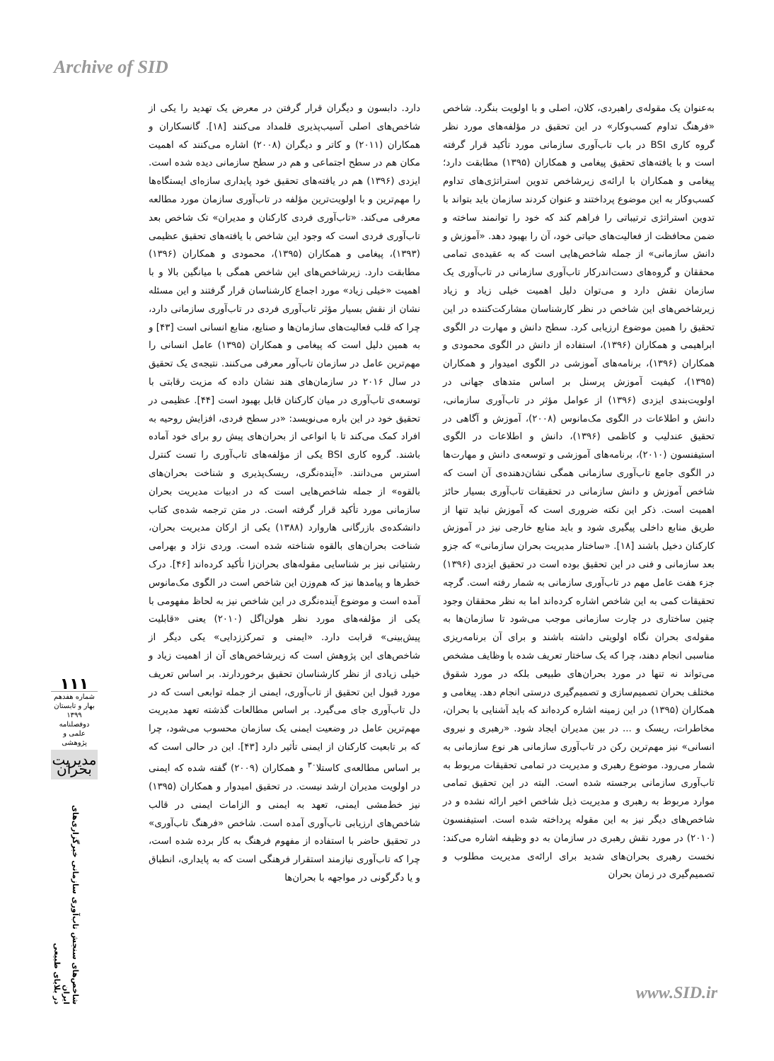Archive of SID
دارد. دابسون و دیگران قرار گرفتن در معرض یک تهدید را یکی از شاخص‌های اصلی آسیب‌پذیری قلمداد می‌کنند [۱۸]. گانسکاران و همکاران (۲۰۱۱) و کاتر و دیگران (۲۰۰۸) اشاره می‌کنند که اهمیت مکان هم در سطح اجتماعی و هم در سطح سازمانی دیده شده است. ایزدی (۱۳۹۶) هم در یافته‌های تحقیق خود پایداری سازه‌ای ایستگاه‌ها را مهم‌ترین و با اولویت‌ترین مؤلفه در تاب‌آوری سازمان مورد مطالعه معرفی می‌کند. «تاب‌آوری فردی کارکنان و مدیران» تک شاخص بعد تاب‌آوری فردی است که وجود این شاخص با یافته‌های تحقیق عظیمی (۱۳۹۳)، پیغامی و همکاران (۱۳۹۵)، محمودی و همکاران (۱۳۹۶) مطابقت دارد. زیرشاخص‌های این شاخص همگی با میانگین بالا و با اهمیت «خیلی زیاد» مورد اجماع کارشناسان قرار گرفتند و این مسئله نشان از نقش بسیار مؤثر تاب‌آوری فردی در تاب‌آوری سازمانی دارد، چرا که قلب فعالیت‌های سازمان‌ها و صنایع، منابع انسانی است [۴۳] و به همین دلیل است که پیغامی و همکاران (۱۳۹۵) عامل انسانی را مهم‌ترین عامل در سازمان تاب‌آور معرفی می‌کنند. نتیجه‌ی یک تحقیق در سال ۲۰۱۶ در سازمان‌های هند نشان داده که مزیت رقابتی با توسعه‌ی تاب‌آوری در میان کارکنان قابل بهبود است [۴۴]. عظیمی در تحقیق خود در این باره می‌نویسد: «در سطح فردی، افزایش روحیه به افراد کمک می‌کند تا با انواعی از بحران‌های پیش رو برای خود آماده باشند. گروه کاری BSI یکی از مؤلفه‌های تاب‌آوری را تست کنترل استرس می‌دانند. «آینده‌نگری، ریسک‌پذیری و شناخت بحران‌های بالقوه» از جمله شاخص‌هایی است که در ادبیات مدیریت بحران سازمانی مورد تأکید قرار گرفته است. در متن ترجمه شده‌ی کتاب دانشکده‌ی بازرگانی هاروارد (۱۳۸۸) یکی از ارکان مدیریت بحران، شناخت بحران‌های بالقوه شناخته شده است. وردی نژاد و بهرامی رشتیانی نیز بر شناسایی مقوله‌های بحران‌زا تأکید کرده‌اند [۴۶]. درک خطرها و پیامدها نیز که هم‌وزن این شاخص است در الگوی مک‌مانوس آمده است و موضوع آینده‌نگری در این شاخص نیز به لحاظ مفهومی با یکی از مؤلفه‌های مورد نظر هولن‌اگل (۲۰۱۰) یعنی «قابلیت پیش‌بینی» قرابت دارد. «ایمنی و تمرکززدایی» یکی دیگر از شاخص‌های این پژوهش است که زیرشاخص‌های آن از اهمیت زیاد و خیلی زیادی از نظر کارشناسان تحقیق برخوردارند. بر اساس تعریف مورد قبول این تحقیق از تاب‌آوری، ایمنی از جمله توابعی است که در دل تاب‌آوری جای می‌گیرد. بر اساس مطالعات گذشته تعهد مدیریت مهم‌ترین عامل در وضعیت ایمنی یک سازمان محسوب می‌شود، چرا که بر تابعیت کارکنان از ایمنی تأثیر دارد [۴۳]. این در حالی است که بر اساس مطالعه‌ی کاستلا<sup>۳۰</sup> و همکاران (۲۰۰۹) گفته شده که ایمنی در اولویت مدیران ارشد نیست. در تحقیق امیدوار و همکاران (۱۳۹۵) نیز خط‌مشی ایمنی، تعهد به ایمنی و الزامات ایمنی در قالب شاخص‌های ارزیابی تاب‌آوری آمده است. شاخص «فرهنگ تاب‌آوری» در تحقیق حاضر با استفاده از مفهوم فرهنگ به کار برده شده است، چرا که تاب‌آوری نیازمند استقرار فرهنگی است که به پایداری، انطباق و یا دگرگونی در مواجهه با بحران‌ها
به‌عنوان یک مقوله‌ی راهبردی، کلان، اصلی و با اولویت بنگرد. شاخص «فرهنگ تداوم کسب‌وکار» در این تحقیق در مؤلفه‌های مورد نظر گروه کاری BSI در باب تاب‌آوری سازمانی مورد تأکید قرار گرفته است و با یافته‌های تحقیق پیغامی و همکاران (۱۳۹۵) مطابقت دارد؛ پیغامی و همکاران با ارائه‌ی زیرشاخص تدوین استراتژی‌های تداوم کسب‌وکار به این موضوع پرداختند و عنوان کردند سازمان باید بتواند با تدوین استراتژی ترتیباتی را فراهم کند که خود را توانمند ساخته و ضمن محافظت از فعالیت‌های حیاتی خود، آن را بهبود دهد. «آموزش و دانش سازمانی» از جمله شاخص‌هایی است که به عقیده‌ی تمامی محققان و گروه‌های دست‌اندرکار تاب‌آوری سازمانی در تاب‌آوری یک سازمان نقش دارد و می‌توان دلیل اهمیت خیلی زیاد و زیاد زیرشاخص‌های این شاخص در نظر کارشناسان مشارکت‌کننده در این تحقیق را همین موضوع ارزیابی کرد. سطح دانش و مهارت در الگوی ابراهیمی و همکاران (۱۳۹۶)، استفاده از دانش در الگوی محمودی و همکاران (۱۳۹۶)، برنامه‌های آموزشی در الگوی امیدوار و همکاران (۱۳۹۵)، کیفیت آموزش پرسنل بر اساس متدهای جهانی در اولویت‌بندی ایزدی (۱۳۹۶) از عوامل مؤثر در تاب‌آوری سازمانی، دانش و اطلاعات در الگوی مک‌مانوس (۲۰۰۸)، آموزش و آگاهی در تحقیق عندلیب و کاظمی (۱۳۹۶)، دانش و اطلاعات در الگوی استیفنسون (۲۰۱۰)، برنامه‌های آموزشی و توسعه‌ی دانش و مهارت‌ها در الگوی جامع تاب‌آوری سازمانی همگی نشان‌دهنده‌ی آن است که شاخص آموزش و دانش سازمانی در تحقیقات تاب‌آوری بسیار حائز اهمیت است. ذکر این نکته ضروری است که آموزش نباید تنها از طریق منابع داخلی پیگیری شود و باید منابع خارجی نیز در آموزش کارکنان دخیل باشند [۱۸]. «ساختار مدیریت بحران سازمانی» که جزو بعد سازمانی و فنی در این تحقیق بوده است در تحقیق ایزدی (۱۳۹۶) جزء هفت عامل مهم در تاب‌آوری سازمانی به شمار رفته است. گرچه تحقیقات کمی به این شاخص اشاره کرده‌اند اما به نظر محققان وجود چنین ساختاری در چارت سازمانی موجب می‌شود تا سازمان‌ها به مقوله‌ی بحران نگاه اولویتی داشته باشند و برای آن برنامه‌ریزی مناسبی انجام دهند، چرا که یک ساختار تعریف شده با وظایف مشخص می‌تواند نه تنها در مورد بحران‌های طبیعی بلکه در مورد شقوق مختلف بحران تصمیم‌سازی و تصمیم‌گیری درستی انجام دهد. پیغامی و همکاران (۱۳۹۵) در این زمینه اشاره کرده‌اند که باید آشنایی با بحران، مخاطرات، ریسک و ... در بین مدیران ایجاد شود. «رهبری و نیروی انسانی» نیز مهم‌ترین رکن در تاب‌آوری سازمانی هر نوع سازمانی به شمار می‌رود. موضوع رهبری و مدیریت در تمامی تحقیقات مربوط به تاب‌آوری سازمانی برجسته شده است. البته در این تحقیق تمامی موارد مربوط به رهبری و مدیریت ذیل شاخص اخیر ارائه نشده و در شاخص‌های دیگر نیز به این مقوله پرداخته شده است. استیفنسون (۲۰۱۰) در مورد نقش رهبری در سازمان به دو وظیفه اشاره می‌کند: نخست رهبری بحران‌های شدید برای ارائه‌ی مدیریت مطلوب و تصمیم‌گیری در زمان بحران
۱۱۱
شماره هفدهم
بهار و تابستان ۱۳۹۹
دوفصلنامه علمی و پژوهشی
مدیریت بحران
شاخص‌های سنجش تاب‌آوری سازمانی خبرگزاری‌های ایران
در بلایای طبیعی
www.SID.ir